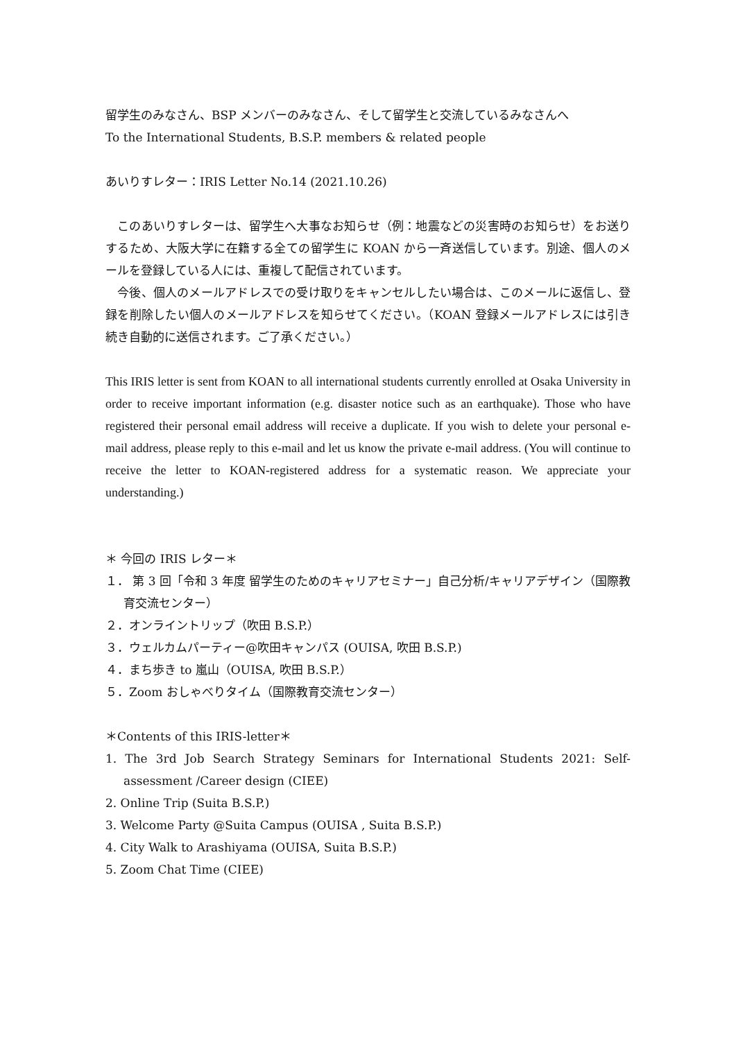留学生のみなさん、BSP メンバーのみなさん、そして留学生と交流しているみなさんへ
To the International Students, B.S.P. members & related people
あいりすレター：IRIS Letter No.14 (2021.10.26)
　このあいりすレターは、留学生へ大事なお知らせ（例：地震などの災害時のお知らせ）をお送りするため、大阪大学に在籍する全ての留学生に KOAN から一斉送信しています。別途、個人のメールを登録している人には、重複して配信されています。
　今後、個人のメールアドレスでの受け取りをキャンセルしたい場合は、このメールに返信し、登録を削除したい個人のメールアドレスを知らせてください。（KOAN 登録メールアドレスには引き続き自動的に送信されます。ご了承ください。）
This IRIS letter is sent from KOAN to all international students currently enrolled at Osaka University in order to receive important information (e.g. disaster notice such as an earthquake). Those who have registered their personal email address will receive a duplicate. If you wish to delete your personal e-mail address, please reply to this e-mail and let us know the private e-mail address. (You will continue to receive the letter to KOAN-registered address for a systematic reason. We appreciate your understanding.)
＊ 今回の IRIS レター＊
１． 第 3 回「令和 3 年度 留学生のためのキャリアセミナー」自己分析/キャリアデザイン（国際教育交流センター）
２．オンライントリップ（吹田 B.S.P.）
３．ウェルカムパーティー@吹田キャンパス (OUISA, 吹田 B.S.P.)
４．まち歩き to 嵐山（OUISA, 吹田 B.S.P.）
５．Zoom おしゃべりタイム（国際教育交流センター）
＊Contents of this IRIS-letter＊
1. The 3rd Job Search Strategy Seminars for International Students 2021: Self-assessment /Career design (CIEE)
2. Online Trip (Suita B.S.P.)
3. Welcome Party @Suita Campus (OUISA , Suita B.S.P.)
4. City Walk to Arashiyama (OUISA, Suita B.S.P.)
5. Zoom Chat Time (CIEE)